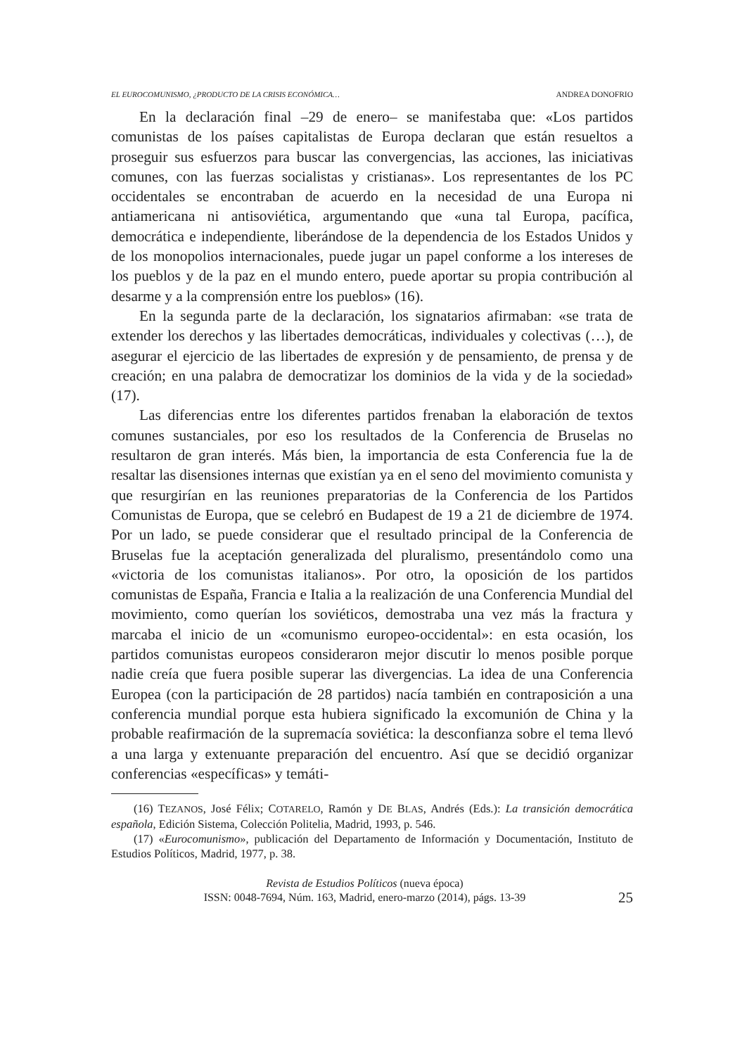EL EUROCOMUNISMO, ¿PRODUCTO DE LA CRISIS ECONÓMICA… ANDREA DONOFRIO
En la declaración final –29 de enero– se manifestaba que: «Los partidos comunistas de los países capitalistas de Europa declaran que están resueltos a proseguir sus esfuerzos para buscar las convergencias, las acciones, las iniciativas comunes, con las fuerzas socialistas y cristianas». Los representantes de los PC occidentales se encontraban de acuerdo en la necesidad de una Europa ni antiamericana ni antisoviética, argumentando que «una tal Europa, pacífica, democrática e independiente, liberándose de la dependencia de los Estados Unidos y de los monopolios internacionales, puede jugar un papel conforme a los intereses de los pueblos y de la paz en el mundo entero, puede aportar su propia contribución al desarme y a la comprensión entre los pueblos» (16).
En la segunda parte de la declaración, los signatarios afirmaban: «se trata de extender los derechos y las libertades democráticas, individuales y colectivas (…), de asegurar el ejercicio de las libertades de expresión y de pensamiento, de prensa y de creación; en una palabra de democratizar los dominios de la vida y de la sociedad» (17).
Las diferencias entre los diferentes partidos frenaban la elaboración de textos comunes sustanciales, por eso los resultados de la Conferencia de Bruselas no resultaron de gran interés. Más bien, la importancia de esta Conferencia fue la de resaltar las disensiones internas que existían ya en el seno del movimiento comunista y que resurgirían en las reuniones preparatorias de la Conferencia de los Partidos Comunistas de Europa, que se celebró en Budapest de 19 a 21 de diciembre de 1974. Por un lado, se puede considerar que el resultado principal de la Conferencia de Bruselas fue la aceptación generalizada del pluralismo, presentándolo como una «victoria de los comunistas italianos». Por otro, la oposición de los partidos comunistas de España, Francia e Italia a la realización de una Conferencia Mundial del movimiento, como querían los soviéticos, demostraba una vez más la fractura y marcaba el inicio de un «comunismo europeo-occidental»: en esta ocasión, los partidos comunistas europeos consideraron mejor discutir lo menos posible porque nadie creía que fuera posible superar las divergencias. La idea de una Conferencia Europea (con la participación de 28 partidos) nacía también en contraposición a una conferencia mundial porque esta hubiera significado la excomunión de China y la probable reafirmación de la supremacía soviética: la desconfianza sobre el tema llevó a una larga y extenuante preparación del encuentro. Así que se decidió organizar conferencias «específicas» y temáti-
(16) TEZANOS, José Félix; COTARELO, Ramón y DE BLAS, Andrés (Eds.): La transición democrática española, Edición Sistema, Colección Politelia, Madrid, 1993, p. 546.
(17) «Eurocomunismo», publicación del Departamento de Información y Documentación, Instituto de Estudios Políticos, Madrid, 1977, p. 38.
Revista de Estudios Políticos (nueva época)
ISSN: 0048-7694, Núm. 163, Madrid, enero-marzo (2014), págs. 13-39
25